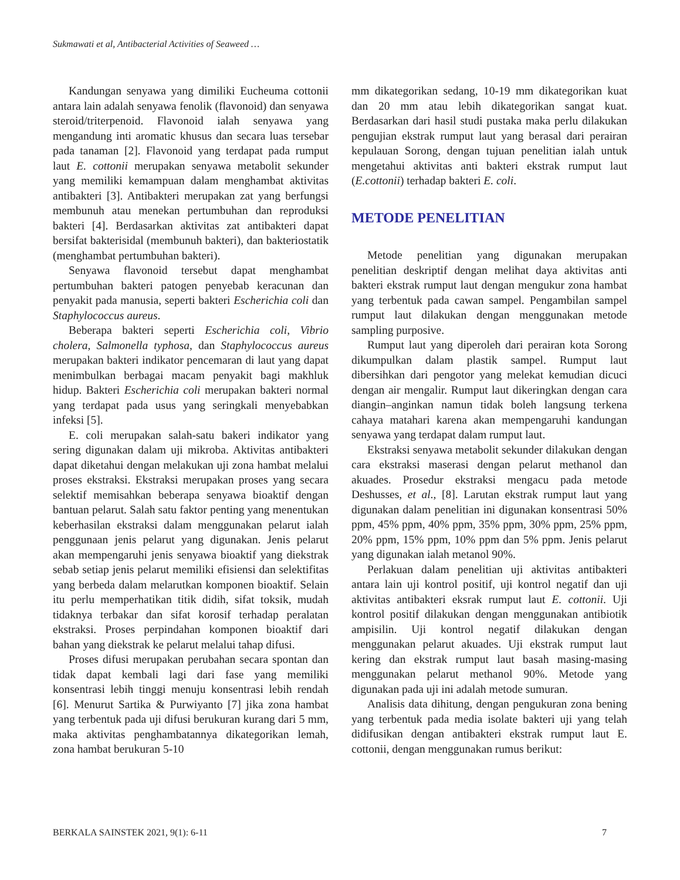Sukmawati et al, Antibacterial Activities of Seaweed …
Kandungan senyawa yang dimiliki Eucheuma cottonii antara lain adalah senyawa fenolik (flavonoid) dan senyawa steroid/triterpenoid. Flavonoid ialah senyawa yang mengandung inti aromatic khusus dan secara luas tersebar pada tanaman [2]. Flavonoid yang terdapat pada rumput laut E. cottonii merupakan senyawa metabolit sekunder yang memiliki kemampuan dalam menghambat aktivitas antibakteri [3]. Antibakteri merupakan zat yang berfungsi membunuh atau menekan pertumbuhan dan reproduksi bakteri [4]. Berdasarkan aktivitas zat antibakteri dapat bersifat bakterisidal (membunuh bakteri), dan bakteriostatik (menghambat pertumbuhan bakteri).
Senyawa flavonoid tersebut dapat menghambat pertumbuhan bakteri patogen penyebab keracunan dan penyakit pada manusia, seperti bakteri Escherichia coli dan Staphylococcus aureus.
Beberapa bakteri seperti Escherichia coli, Vibrio cholera, Salmonella typhosa, dan Staphylococcus aureus merupakan bakteri indikator pencemaran di laut yang dapat menimbulkan berbagai macam penyakit bagi makhluk hidup. Bakteri Escherichia coli merupakan bakteri normal yang terdapat pada usus yang seringkali menyebabkan infeksi [5].
E. coli merupakan salah-satu bakeri indikator yang sering digunakan dalam uji mikroba. Aktivitas antibakteri dapat diketahui dengan melakukan uji zona hambat melalui proses ekstraksi. Ekstraksi merupakan proses yang secara selektif memisahkan beberapa senyawa bioaktif dengan bantuan pelarut. Salah satu faktor penting yang menentukan keberhasilan ekstraksi dalam menggunakan pelarut ialah penggunaan jenis pelarut yang digunakan. Jenis pelarut akan mempengaruhi jenis senyawa bioaktif yang diekstrak sebab setiap jenis pelarut memiliki efisiensi dan selektifitas yang berbeda dalam melarutkan komponen bioaktif. Selain itu perlu memperhatikan titik didih, sifat toksik, mudah tidaknya terbakar dan sifat korosif terhadap peralatan ekstraksi. Proses perpindahan komponen bioaktif dari bahan yang diekstrak ke pelarut melalui tahap difusi.
Proses difusi merupakan perubahan secara spontan dan tidak dapat kembali lagi dari fase yang memiliki konsentrasi lebih tinggi menuju konsentrasi lebih rendah [6]. Menurut Sartika & Purwiyanto [7] jika zona hambat yang terbentuk pada uji difusi berukuran kurang dari 5 mm, maka aktivitas penghambatannya dikategorikan lemah, zona hambat berukuran 5-10
mm dikategorikan sedang, 10-19 mm dikategorikan kuat dan 20 mm atau lebih dikategorikan sangat kuat. Berdasarkan dari hasil studi pustaka maka perlu dilakukan pengujian ekstrak rumput laut yang berasal dari perairan kepulauan Sorong, dengan tujuan penelitian ialah untuk mengetahui aktivitas anti bakteri ekstrak rumput laut (E.cottonii) terhadap bakteri E. coli.
METODE PENELITIAN
Metode penelitian yang digunakan merupakan penelitian deskriptif dengan melihat daya aktivitas anti bakteri ekstrak rumput laut dengan mengukur zona hambat yang terbentuk pada cawan sampel. Pengambilan sampel rumput laut dilakukan dengan menggunakan metode sampling purposive.
Rumput laut yang diperoleh dari perairan kota Sorong dikumpulkan dalam plastik sampel. Rumput laut dibersihkan dari pengotor yang melekat kemudian dicuci dengan air mengalir. Rumput laut dikeringkan dengan cara diangin–anginkan namun tidak boleh langsung terkena cahaya matahari karena akan mempengaruhi kandungan senyawa yang terdapat dalam rumput laut.
Ekstraksi senyawa metabolit sekunder dilakukan dengan cara ekstraksi maserasi dengan pelarut methanol dan akuades. Prosedur ekstraksi mengacu pada metode Deshusses, et al., [8]. Larutan ekstrak rumput laut yang digunakan dalam penelitian ini digunakan konsentrasi 50% ppm, 45% ppm, 40% ppm, 35% ppm, 30% ppm, 25% ppm, 20% ppm, 15% ppm, 10% ppm dan 5% ppm. Jenis pelarut yang digunakan ialah metanol 90%.
Perlakuan dalam penelitian uji aktivitas antibakteri antara lain uji kontrol positif, uji kontrol negatif dan uji aktivitas antibakteri eksrak rumput laut E. cottonii. Uji kontrol positif dilakukan dengan menggunakan antibiotik ampisilin. Uji kontrol negatif dilakukan dengan menggunakan pelarut akuades. Uji ekstrak rumput laut kering dan ekstrak rumput laut basah masing-masing menggunakan pelarut methanol 90%. Metode yang digunakan pada uji ini adalah metode sumuran.
Analisis data dihitung, dengan pengukuran zona bening yang terbentuk pada media isolate bakteri uji yang telah didifusikan dengan antibakteri ekstrak rumput laut E. cottonii, dengan menggunakan rumus berikut:
BERKALA SAINSTEK 2021, 9(1): 6-11 7